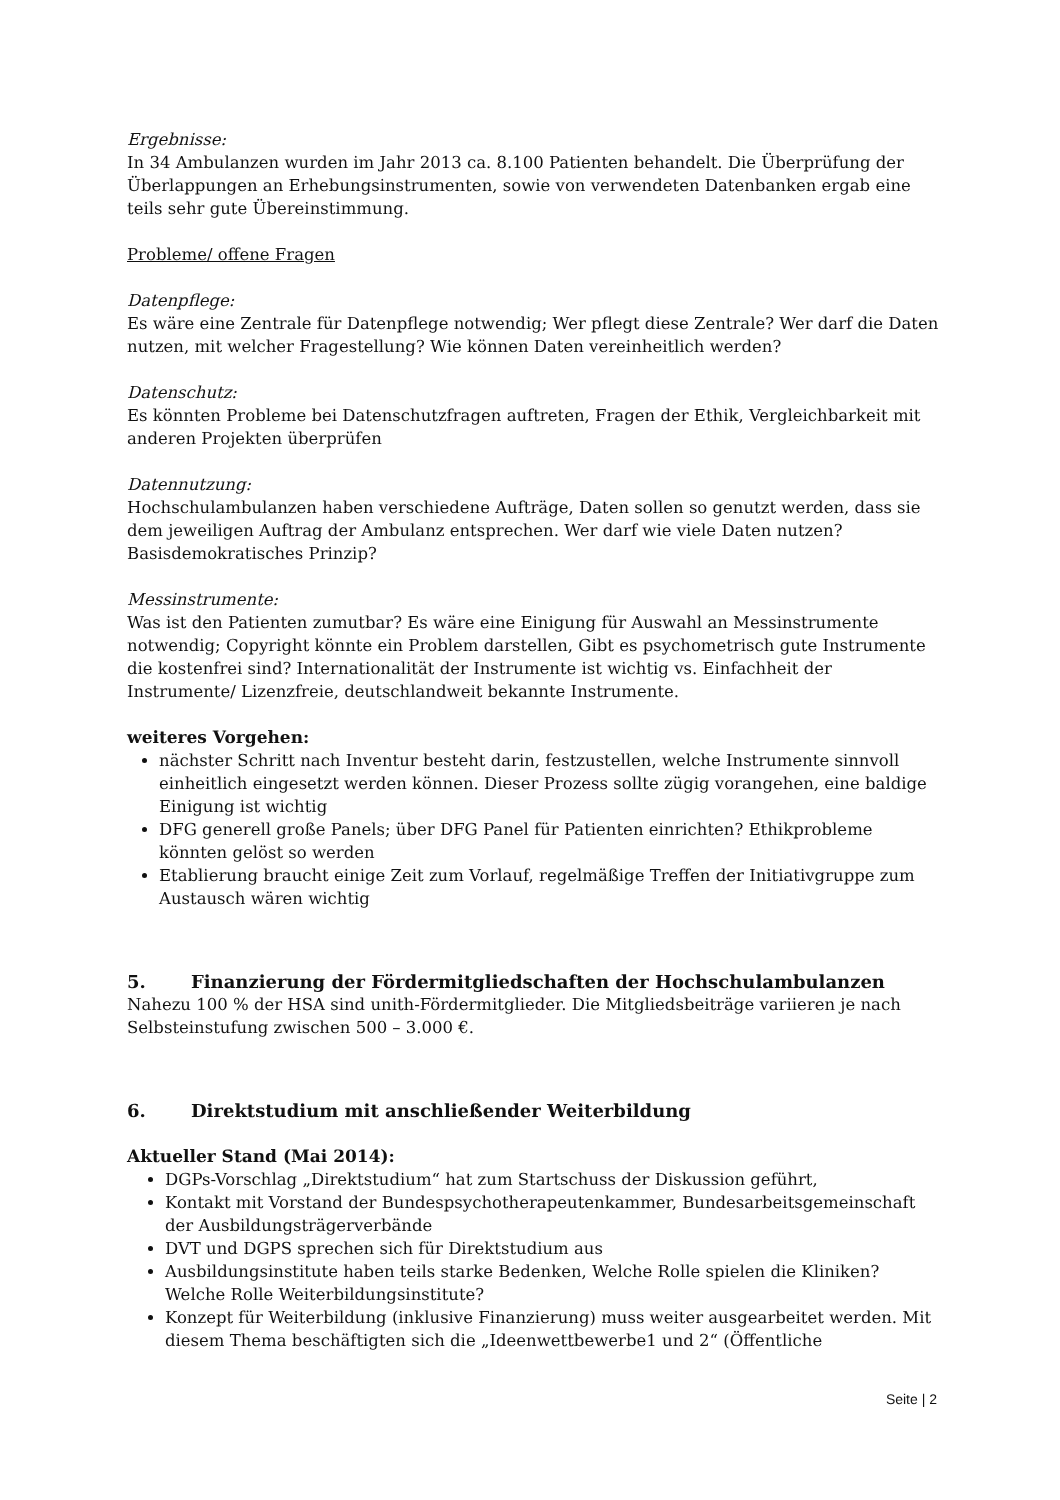Ergebnisse:
In 34 Ambulanzen wurden im Jahr 2013 ca. 8.100 Patienten behandelt. Die Überprüfung der Überlappungen an Erhebungsinstrumenten, sowie von verwendeten Datenbanken ergab eine teils sehr gute Übereinstimmung.
Probleme/ offene Fragen
Datenpflege:
Es wäre eine Zentrale für Datenpflege notwendig; Wer pflegt diese Zentrale? Wer darf die Daten nutzen, mit welcher Fragestellung? Wie können Daten vereinheitlich werden?
Datenschutz:
Es könnten Probleme bei Datenschutzfragen auftreten, Fragen der Ethik, Vergleichbarkeit mit anderen Projekten überprüfen
Datennutzung:
Hochschulambulanzen haben verschiedene Aufträge, Daten sollen so genutzt werden, dass sie dem jeweiligen Auftrag der Ambulanz entsprechen. Wer darf wie viele Daten nutzen? Basisdemokratisches Prinzip?
Messinstrumente:
Was ist den Patienten zumutbar? Es wäre eine Einigung für Auswahl an Messinstrumente notwendig; Copyright könnte ein Problem darstellen, Gibt es psychometrisch gute Instrumente die kostenfrei sind? Internationalität der Instrumente ist wichtig vs. Einfachheit der Instrumente/ Lizenzfreie, deutschlandweit bekannte Instrumente.
weiteres Vorgehen:
nächster Schritt nach Inventur besteht darin, festzustellen, welche Instrumente sinnvoll einheitlich eingesetzt werden können. Dieser Prozess sollte zügig vorangehen, eine baldige Einigung ist wichtig
DFG generell große Panels; über DFG Panel für Patienten einrichten? Ethikprobleme könnten gelöst so werden
Etablierung braucht einige Zeit zum Vorlauf, regelmäßige Treffen der Initiativgruppe zum Austausch wären wichtig
5. Finanzierung der Fördermitgliedschaften der Hochschulambulanzen
Nahezu 100 % der HSA sind unith-Fördermitglieder. Die Mitgliedsbeiträge variieren je nach Selbsteinstufung zwischen 500 – 3.000 €.
6. Direktstudium mit anschließender Weiterbildung
Aktueller Stand (Mai 2014):
DGPs-Vorschlag „Direktstudium“ hat zum Startschuss der Diskussion geführt,
Kontakt mit Vorstand der Bundespsychotherapeutenkammer, Bundesarbeitsgemeinschaft der Ausbildungsträgerverbände
DVT und DGPS sprechen sich für Direktstudium aus
Ausbildungsinstitute haben teils starke Bedenken, Welche Rolle spielen die Kliniken? Welche Rolle Weiterbildungsinstitute?
Konzept für Weiterbildung (inklusive Finanzierung) muss weiter ausgearbeitet werden. Mit diesem Thema beschäftigten sich die „Ideenwettbewerbe1 und 2“ (Öffentliche
Seite | 2